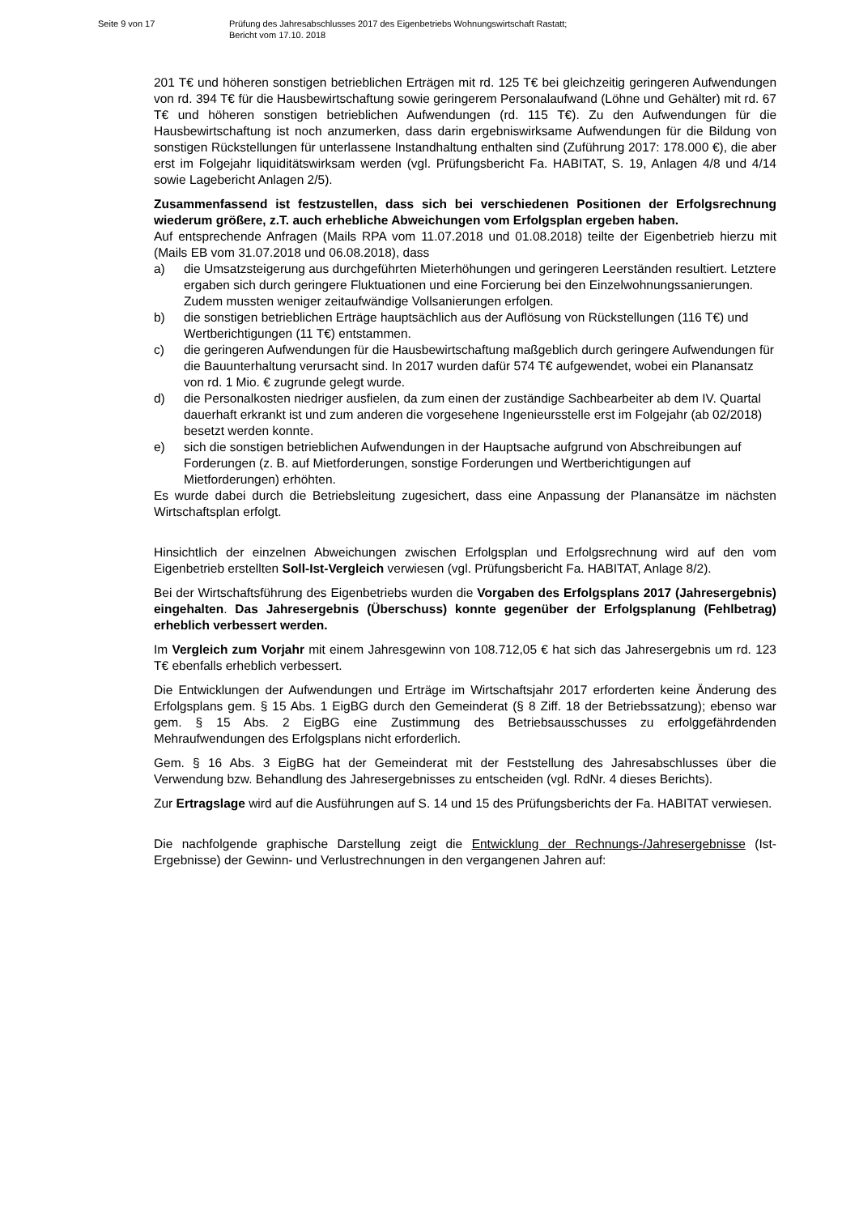Seite 9 von 17 Prüfung des Jahresabschlusses 2017 des Eigenbetriebs Wohnungswirtschaft Rastatt;
Bericht vom 17.10. 2018
201 T€ und höheren sonstigen betrieblichen Erträgen mit rd. 125 T€ bei gleichzeitig geringeren Aufwendungen von rd. 394 T€ für die Hausbewirtschaftung sowie geringerem Personalaufwand (Löhne und Gehälter) mit rd. 67 T€ und höheren sonstigen betrieblichen Aufwendungen (rd. 115 T€). Zu den Aufwendungen für die Hausbewirtschaftung ist noch anzumerken, dass darin ergebniswirksame Aufwendungen für die Bildung von sonstigen Rückstellungen für unterlassene Instandhaltung enthalten sind (Zuführung 2017: 178.000 €), die aber erst im Folgejahr liquiditätswirksam werden (vgl. Prüfungsbericht Fa. HABITAT, S. 19, Anlagen 4/8 und 4/14 sowie Lagebericht Anlagen 2/5).
Zusammenfassend ist festzustellen, dass sich bei verschiedenen Positionen der Erfolgsrechnung wiederum größere, z.T. auch erhebliche Abweichungen vom Erfolgsplan ergeben haben.
Auf entsprechende Anfragen (Mails RPA vom 11.07.2018 und 01.08.2018) teilte der Eigenbetrieb hierzu mit (Mails EB vom 31.07.2018 und 06.08.2018), dass
a) die Umsatzsteigerung aus durchgeführten Mieterhöhungen und geringeren Leerständen resultiert. Letztere ergaben sich durch geringere Fluktuationen und eine Forcierung bei den Einzelwohnungssanierungen. Zudem mussten weniger zeitaufwändige Vollsanierungen erfolgen.
b) die sonstigen betrieblichen Erträge hauptsächlich aus der Auflösung von Rückstellungen (116 T€) und Wertberichtigungen (11 T€) entstammen.
c) die geringeren Aufwendungen für die Hausbewirtschaftung maßgeblich durch geringere Aufwendungen für die Bauunterhaltung verursacht sind. In 2017 wurden dafür 574 T€ aufgewendet, wobei ein Planansatz von rd. 1 Mio. € zugrunde gelegt wurde.
d) die Personalkosten niedriger ausfielen, da zum einen der zuständige Sachbearbeiter ab dem IV. Quartal dauerhaft erkrankt ist und zum anderen die vorgesehene Ingenieursstelle erst im Folgejahr (ab 02/2018) besetzt werden konnte.
e) sich die sonstigen betrieblichen Aufwendungen in der Hauptsache aufgrund von Abschreibungen auf Forderungen (z. B. auf Mietforderungen, sonstige Forderungen und Wertberichtigungen auf Mietforderungen) erhöhten.
Es wurde dabei durch die Betriebsleitung zugesichert, dass eine Anpassung der Planansätze im nächsten Wirtschaftsplan erfolgt.
Hinsichtlich der einzelnen Abweichungen zwischen Erfolgsplan und Erfolgsrechnung wird auf den vom Eigenbetrieb erstellten Soll-Ist-Vergleich verwiesen (vgl. Prüfungsbericht Fa. HABITAT, Anlage 8/2).
Bei der Wirtschaftsführung des Eigenbetriebs wurden die Vorgaben des Erfolgsplans 2017 (Jahresergebnis) eingehalten. Das Jahresergebnis (Überschuss) konnte gegenüber der Erfolgsplanung (Fehlbetrag) erheblich verbessert werden.
Im Vergleich zum Vorjahr mit einem Jahresgewinn von 108.712,05 € hat sich das Jahresergebnis um rd. 123 T€ ebenfalls erheblich verbessert.
Die Entwicklungen der Aufwendungen und Erträge im Wirtschaftsjahr 2017 erforderten keine Änderung des Erfolgsplans gem. § 15 Abs. 1 EigBG durch den Gemeinderat (§ 8 Ziff. 18 der Betriebssatzung); ebenso war gem. § 15 Abs. 2 EigBG eine Zustimmung des Betriebsausschusses zu erfolggefährdenden Mehraufwendungen des Erfolgsplans nicht erforderlich.
Gem. § 16 Abs. 3 EigBG hat der Gemeinderat mit der Feststellung des Jahresabschlusses über die Verwendung bzw. Behandlung des Jahresergebnisses zu entscheiden (vgl. RdNr. 4 dieses Berichts).
Zur Ertragslage wird auf die Ausführungen auf S. 14 und 15 des Prüfungsberichts der Fa. HABITAT verwiesen.
Die nachfolgende graphische Darstellung zeigt die Entwicklung der Rechnungs-/Jahresergebnisse (Ist-Ergebnisse) der Gewinn- und Verlustrechnungen in den vergangenen Jahren auf: